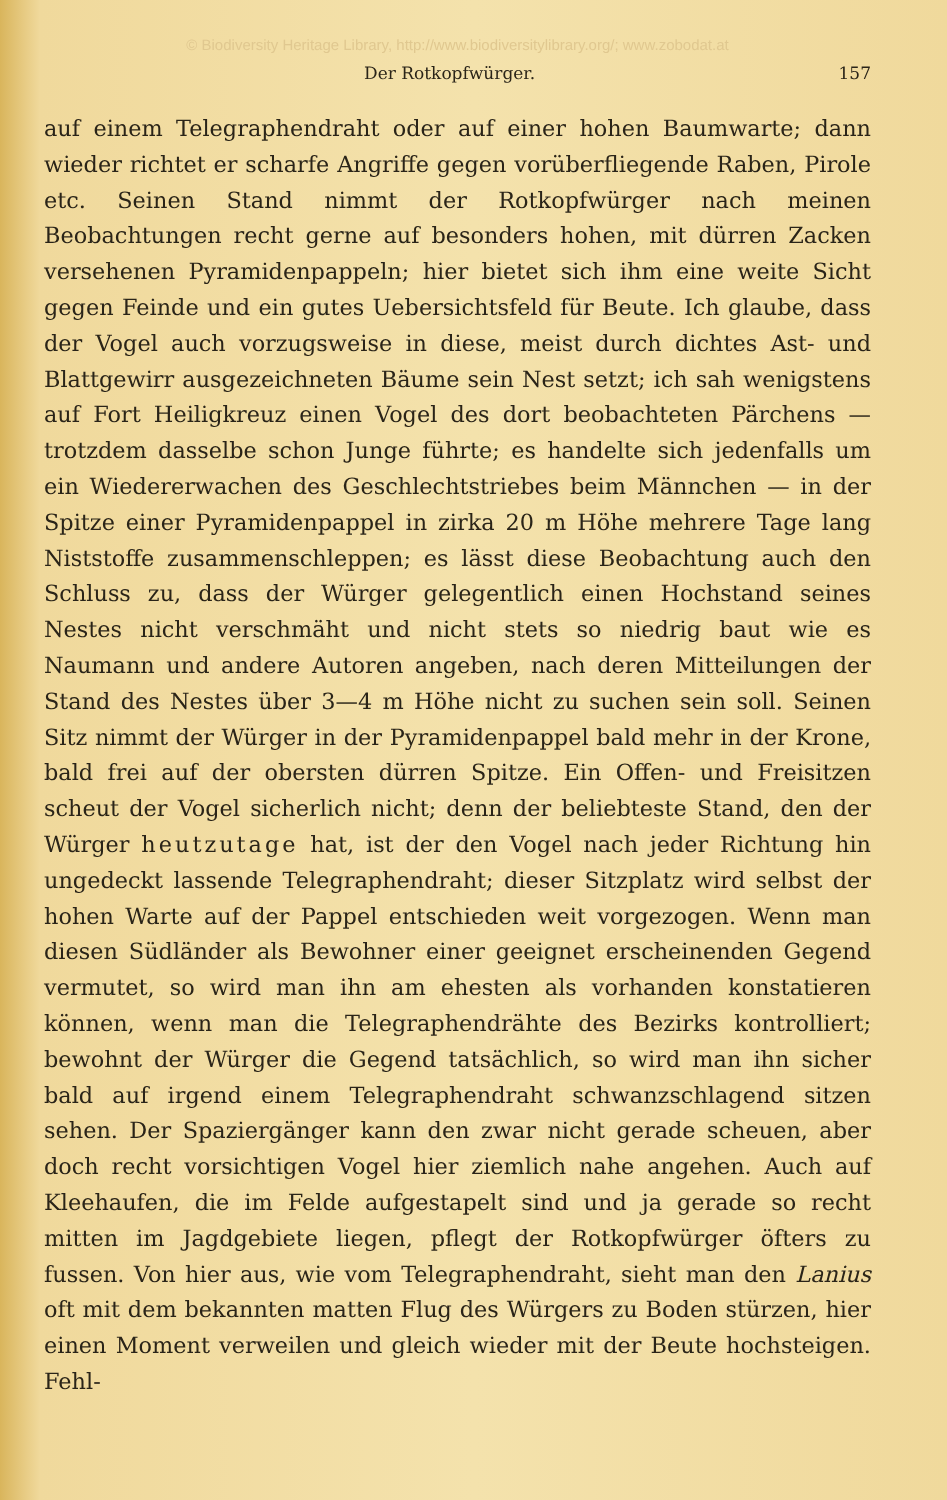© Biodiversity Heritage Library, http://www.biodiversitylibrary.org/; www.zobodat.at
Der Rotkopfwürger. 157
auf einem Telegraphendraht oder auf einer hohen Baumwarte; dann wieder richtet er scharfe Angriffe gegen vorüberfliegende Raben, Pirole etc. Seinen Stand nimmt der Rotkopfwürger nach meinen Beobachtungen recht gerne auf besonders hohen, mit dürren Zacken versehenen Pyramidenpappeln; hier bietet sich ihm eine weite Sicht gegen Feinde und ein gutes Uebersichtsfeld für Beute. Ich glaube, dass der Vogel auch vorzugsweise in diese, meist durch dichtes Ast- und Blattgewirr ausgezeichneten Bäume sein Nest setzt; ich sah wenigstens auf Fort Heiligkreuz einen Vogel des dort beobachteten Pärchens — trotzdem dasselbe schon Junge führte; es handelte sich jedenfalls um ein Wiedererwachen des Geschlechtstriebes beim Männchen — in der Spitze einer Pyramidenpappel in zirka 20 m Höhe mehrere Tage lang Niststoffe zusammenschleppen; es lässt diese Beobachtung auch den Schluss zu, dass der Würger gelegentlich einen Hochstand seines Nestes nicht verschmäht und nicht stets so niedrig baut wie es Naumann und andere Autoren angeben, nach deren Mitteilungen der Stand des Nestes über 3—4 m Höhe nicht zu suchen sein soll. Seinen Sitz nimmt der Würger in der Pyramidenpappel bald mehr in der Krone, bald frei auf der obersten dürren Spitze. Ein Offen- und Freisitzen scheut der Vogel sicherlich nicht; denn der beliebteste Stand, den der Würger heutzutage hat, ist der den Vogel nach jeder Richtung hin ungedeckt lassende Telegraphendraht; dieser Sitzplatz wird selbst der hohen Warte auf der Pappel entschieden weit vorgezogen. Wenn man diesen Südländer als Bewohner einer geeignet erscheinenden Gegend vermutet, so wird man ihn am ehesten als vorhanden konstatieren können, wenn man die Telegraphendrähte des Bezirks kontrolliert; bewohnt der Würger die Gegend tatsächlich, so wird man ihn sicher bald auf irgend einem Telegraphendraht schwanzschlagend sitzen sehen. Der Spaziergänger kann den zwar nicht gerade scheuen, aber doch recht vorsichtigen Vogel hier ziemlich nahe angehen. Auch auf Kleehaufen, die im Felde aufgestapelt sind und ja gerade so recht mitten im Jagdgebiete liegen, pflegt der Rotkopfwürger öfters zu fussen. Von hier aus, wie vom Telegraphendraht, sieht man den Lanius oft mit dem bekannten matten Flug des Würgers zu Boden stürzen, hier einen Moment verweilen und gleich wieder mit der Beute hochsteigen. Fehl-